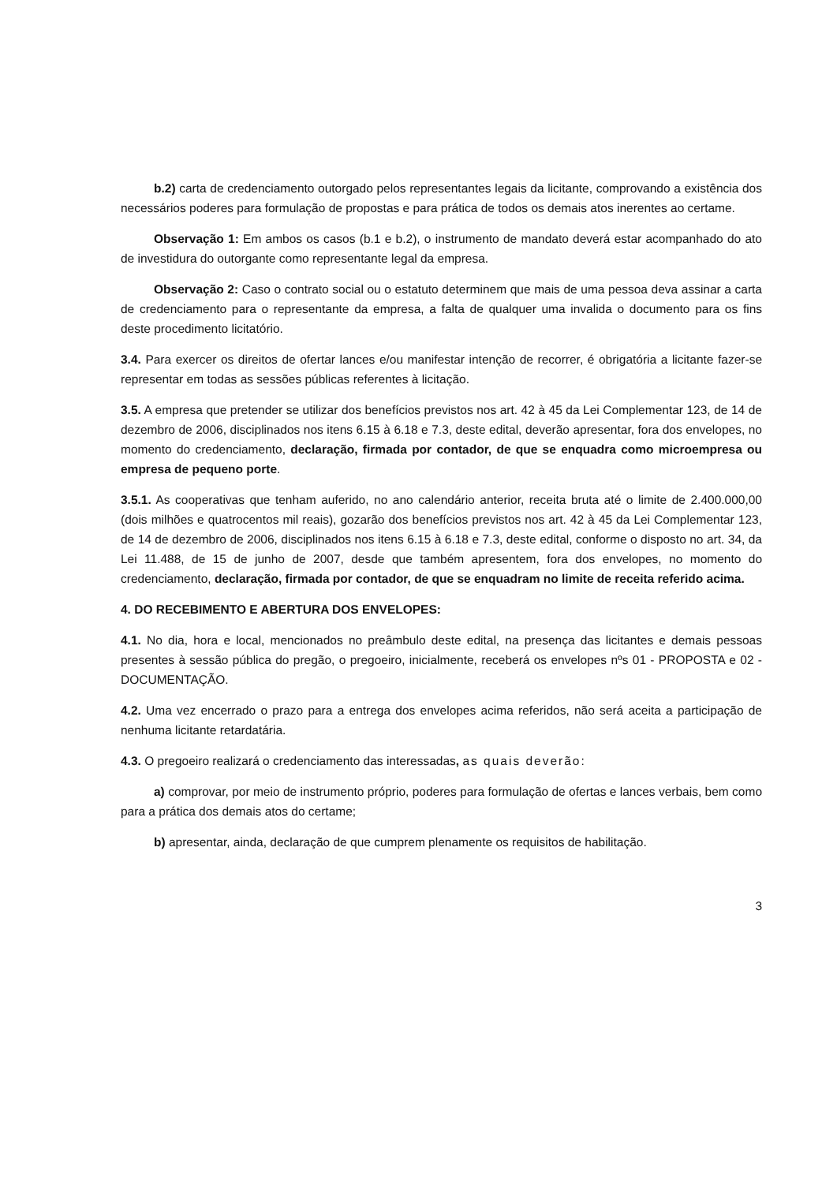b.2) carta de credenciamento outorgado pelos representantes legais da licitante, comprovando a existência dos necessários poderes para formulação de propostas e para prática de todos os demais atos inerentes ao certame.
Observação 1: Em ambos os casos (b.1 e b.2), o instrumento de mandato deverá estar acompanhado do ato de investidura do outorgante como representante legal da empresa.
Observação 2: Caso o contrato social ou o estatuto determinem que mais de uma pessoa deva assinar a carta de credenciamento para o representante da empresa, a falta de qualquer uma invalida o documento para os fins deste procedimento licitatório.
3.4. Para exercer os direitos de ofertar lances e/ou manifestar intenção de recorrer, é obrigatória a licitante fazer-se representar em todas as sessões públicas referentes à licitação.
3.5. A empresa que pretender se utilizar dos benefícios previstos nos art. 42 à 45 da Lei Complementar 123, de 14 de dezembro de 2006, disciplinados nos itens 6.15 à 6.18 e 7.3, deste edital, deverão apresentar, fora dos envelopes, no momento do credenciamento, declaração, firmada por contador, de que se enquadra como microempresa ou empresa de pequeno porte.
3.5.1. As cooperativas que tenham auferido, no ano calendário anterior, receita bruta até o limite de 2.400.000,00 (dois milhões e quatrocentos mil reais), gozarão dos benefícios previstos nos art. 42 à 45 da Lei Complementar 123, de 14 de dezembro de 2006, disciplinados nos itens 6.15 à 6.18 e 7.3, deste edital, conforme o disposto no art. 34, da Lei 11.488, de 15 de junho de 2007, desde que também apresentem, fora dos envelopes, no momento do credenciamento, declaração, firmada por contador, de que se enquadram no limite de receita referido acima.
4. DO RECEBIMENTO E ABERTURA DOS ENVELOPES:
4.1. No dia, hora e local, mencionados no preâmbulo deste edital, na presença das licitantes e demais pessoas presentes à sessão pública do pregão, o pregoeiro, inicialmente, receberá os envelopes nºs 01 - PROPOSTA e 02 - DOCUMENTAÇÃO.
4.2. Uma vez encerrado o prazo para a entrega dos envelopes acima referidos, não será aceita a participação de nenhuma licitante retardatária.
4.3. O pregoeiro realizará o credenciamento das interessadas, as quais deverão:
a) comprovar, por meio de instrumento próprio, poderes para formulação de ofertas e lances verbais, bem como para a prática dos demais atos do certame;
b) apresentar, ainda, declaração de que cumprem plenamente os requisitos de habilitação.
3